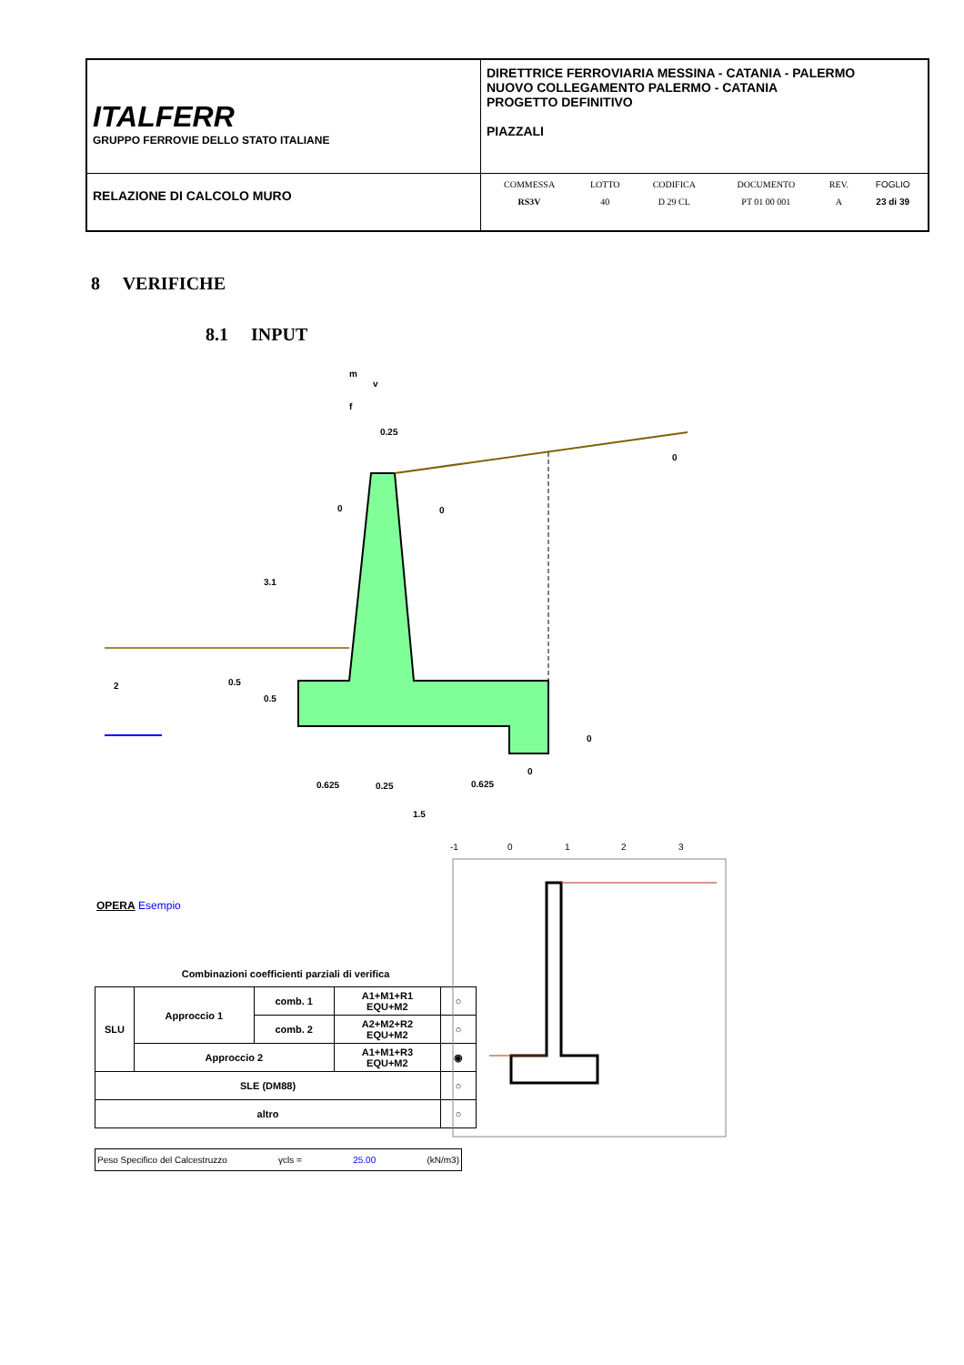| ITALFERR GRUPPO FERROVIE DELLO STATO ITALIANE | DIRETTRICE FERROVIARIA MESSINA - CATANIA - PALERMO NUOVO COLLEGAMENTO PALERMO - CATANIA PROGETTO DEFINITIVO PIAZZALI |
| RELAZIONE DI CALCOLO MURO | / COMMESSA / LOTTO / CODIFICA / DOCUMENTO / REV. / FOGLIO / / RS3V / 40 / D 29 CL / PT 01 00 001 / A / 23 di 39 / |
8 VERIFICHE
8.1 INPUT
0.25
0
0
0
3.1
2
0.5
0.5
0
0
0.625
0.25
0.625
1.5
m
f
v
OPERA Esempio
Combinazioni coefficienti parziali di verifica
| SLU | Approccio 1 | comb. 1 | A1+M1+R1 EQU+M2 | ○ |
| | | comb. 2 | A2+M2+R2 EQU+M2 | ○ |
| | Approccio 2 | | A1+M1+R3 EQU+M2 | ◉ |
| SLE (DM88) | | | | ○ |
| altro | | | | ○ |
-1
0
1
2
3
Peso Specifico del Calcestruzzo γcls = 25.00 (kN/m3)